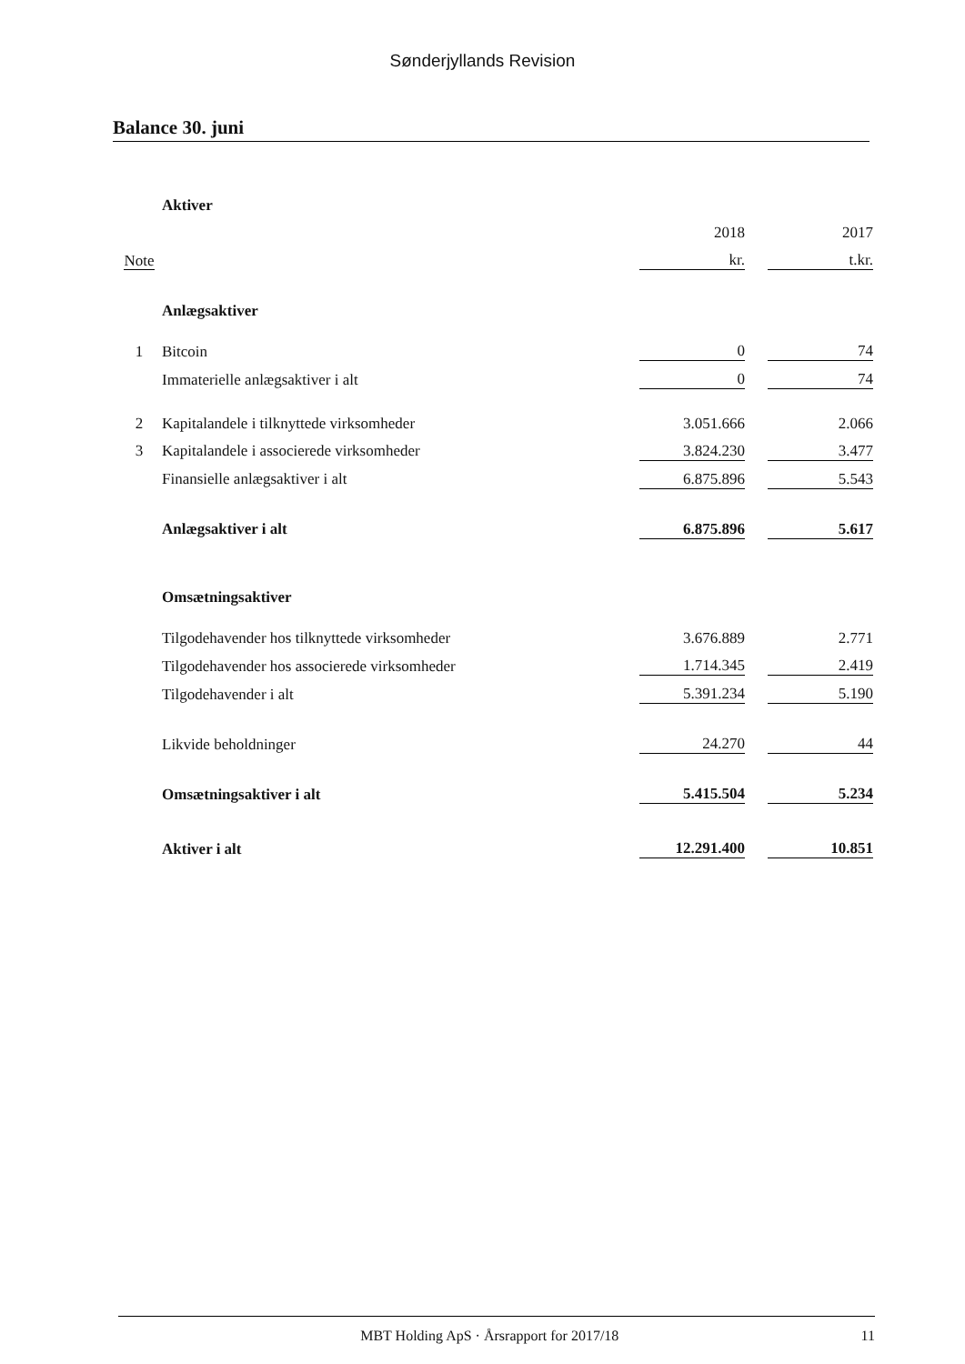Sønderjyllands Revision
Balance 30. juni
| | Aktiver | | | |
| | | 2018 | | 2017 |
| Note | | kr. | | t.kr. |
| | Anlægsaktiver | | | |
| 1 | Bitcoin | 0 | | 74 |
| | Immaterielle anlægsaktiver i alt | 0 | | 74 |
| 2 | Kapitalandele i tilknyttede virksomheder | 3.051.666 | | 2.066 |
| 3 | Kapitalandele i associerede virksomheder | 3.824.230 | | 3.477 |
| | Finansielle anlægsaktiver i alt | 6.875.896 | | 5.543 |
| | Anlægsaktiver i alt | 6.875.896 | | 5.617 |
| | Omsætningsaktiver | | | |
| | Tilgodehavender hos tilknyttede virksomheder | 3.676.889 | | 2.771 |
| | Tilgodehavender hos associerede virksomheder | 1.714.345 | | 2.419 |
| | Tilgodehavender i alt | 5.391.234 | | 5.190 |
| | Likvide beholdninger | 24.270 | | 44 |
| | Omsætningsaktiver i alt | 5.415.504 | | 5.234 |
| | Aktiver i alt | 12.291.400 | | 10.851 |
MBT Holding ApS · Årsrapport for 2017/18 11